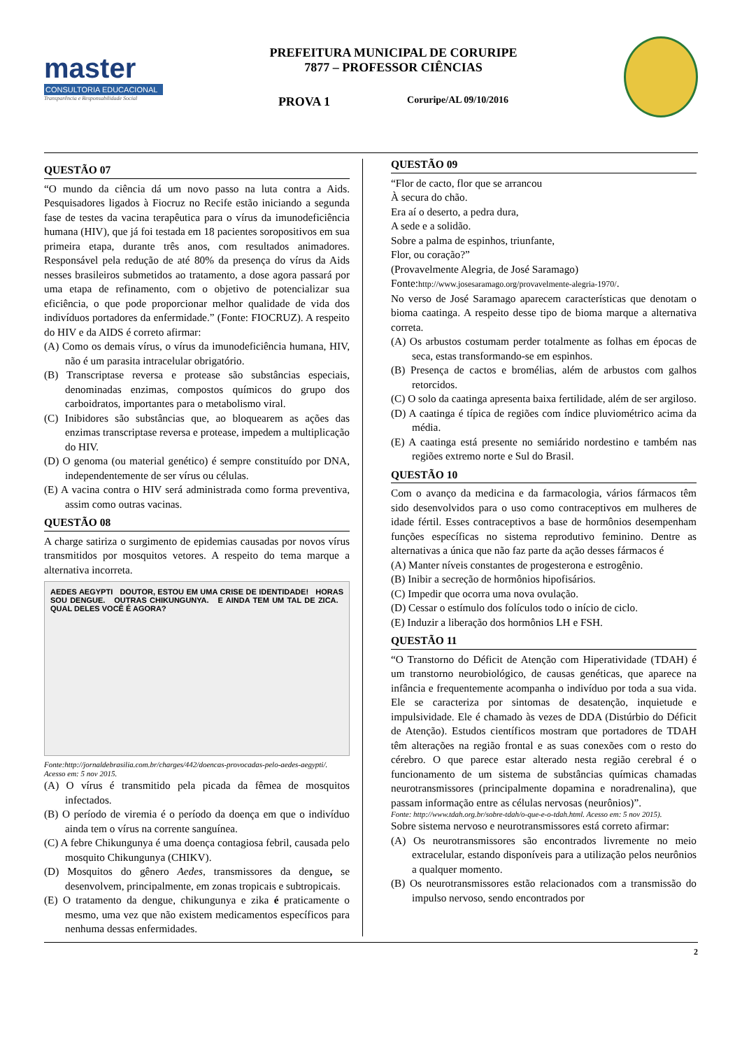master
CONSULTORIA EDUCACIONAL
Transparência e Responsabilidade Social
PREFEITURA MUNICIPAL DE CORURIPE
7877 – PROFESSOR CIÊNCIAS
PROVA 1 Coruripe/AL 09/10/2016
QUESTÃO 07
“O mundo da ciência dá um novo passo na luta contra a Aids. Pesquisadores ligados à Fiocruz no Recife estão iniciando a segunda fase de testes da vacina terapêutica para o vírus da imunodeficiência humana (HIV), que já foi testada em 18 pacientes soropositivos em sua primeira etapa, durante três anos, com resultados animadores. Responsável pela redução de até 80% da presença do vírus da Aids nesses brasileiros submetidos ao tratamento, a dose agora passará por uma etapa de refinamento, com o objetivo de potencializar sua eficiência, o que pode proporcionar melhor qualidade de vida dos indivíduos portadores da enfermidade.” (Fonte: FIOCRUZ). A respeito do HIV e da AIDS é correto afirmar:
(A) Como os demais vírus, o vírus da imunodeficiência humana, HIV, não é um parasita intracelular obrigatório.
(B) Transcriptase reversa e protease são substâncias especiais, denominadas enzimas, compostos químicos do grupo dos carboidratos, importantes para o metabolismo viral.
(C) Inibidores são substâncias que, ao bloquearem as ações das enzimas transcriptase reversa e protease, impedem a multiplicação do HIV.
(D) O genoma (ou material genético) é sempre constituído por DNA, independentemente de ser vírus ou células.
(E) A vacina contra o HIV será administrada como forma preventiva, assim como outras vacinas.
QUESTÃO 08
A charge satiriza o surgimento de epidemias causadas por novos vírus transmitidos por mosquitos vetores. A respeito do tema marque a alternativa incorreta.
AEDES AEGYPTI DOUTOR, ESTOU EM UMA CRISE DE IDENTIDADE! HORAS SOU DENGUE. OUTRAS CHIKUNGUNYA. E AINDA TEM UM TAL DE ZICA. QUAL DELES VOCÊ É AGORA?
Fonte:http://jornaldebrasilia.com.br/charges/442/doencas-provocadas-pelo-aedes-aegypti/. Acesso em: 5 nov 2015.
(A) O vírus é transmitido pela picada da fêmea de mosquitos infectados.
(B) O período de viremia é o período da doença em que o indivíduo ainda tem o vírus na corrente sanguínea.
(C) A febre Chikungunya é uma doença contagiosa febril, causada pelo mosquito Chikungunya (CHIKV).
(D) Mosquitos do gênero Aedes, transmissores da dengue, se desenvolvem, principalmente, em zonas tropicais e subtropicais.
(E) O tratamento da dengue, chikungunya e zika é praticamente o mesmo, uma vez que não existem medicamentos específicos para nenhuma dessas enfermidades.
QUESTÃO 09
“Flor de cacto, flor que se arrancou
À secura do chão.
Era aí o deserto, a pedra dura,
A sede e a solidão.
Sobre a palma de espinhos, triunfante,
Flor, ou coração?”
(Provavelmente Alegria, de José Saramago)
Fonte:http://www.josesaramago.org/provavelmente-alegria-1970/.
No verso de José Saramago aparecem características que denotam o bioma caatinga. A respeito desse tipo de bioma marque a alternativa correta.
(A) Os arbustos costumam perder totalmente as folhas em épocas de seca, estas transformando-se em espinhos.
(B) Presença de cactos e bromélias, além de arbustos com galhos retorcidos.
(C) O solo da caatinga apresenta baixa fertilidade, além de ser argiloso.
(D) A caatinga é típica de regiões com índice pluviométrico acima da média.
(E) A caatinga está presente no semiárido nordestino e também nas regiões extremo norte e Sul do Brasil.
QUESTÃO 10
Com o avanço da medicina e da farmacologia, vários fármacos têm sido desenvolvidos para o uso como contraceptivos em mulheres de idade fértil. Esses contraceptivos a base de hormônios desempenham funções específicas no sistema reprodutivo feminino. Dentre as alternativas a única que não faz parte da ação desses fármacos é
(A) Manter níveis constantes de progesterona e estrogênio.
(B) Inibir a secreção de hormônios hipofisários.
(C) Impedir que ocorra uma nova ovulação.
(D) Cessar o estímulo dos folículos todo o início de ciclo.
(E) Induzir a liberação dos hormônios LH e FSH.
QUESTÃO 11
“O Transtorno do Déficit de Atenção com Hiperatividade (TDAH) é um transtorno neurobiológico, de causas genéticas, que aparece na infância e frequentemente acompanha o indivíduo por toda a sua vida. Ele se caracteriza por sintomas de desatenção, inquietude e impulsividade. Ele é chamado às vezes de DDA (Distúrbio do Déficit de Atenção). Estudos científicos mostram que portadores de TDAH têm alterações na região frontal e as suas conexões com o resto do cérebro. O que parece estar alterado nesta região cerebral é o funcionamento de um sistema de substâncias químicas chamadas neurotransmissores (principalmente dopamina e noradrenalina), que passam informação entre as células nervosas (neurônios)”.
Fonte: http://www.tdah.org.br/sobre-tdah/o-que-e-o-tdah.html. Acesso em: 5 nov 2015).
Sobre sistema nervoso e neurotransmissores está correto afirmar:
(A) Os neurotransmissores são encontrados livremente no meio extracelular, estando disponíveis para a utilização pelos neurônios a qualquer momento.
(B) Os neurotransmissores estão relacionados com a transmissão do impulso nervoso, sendo encontrados por
2